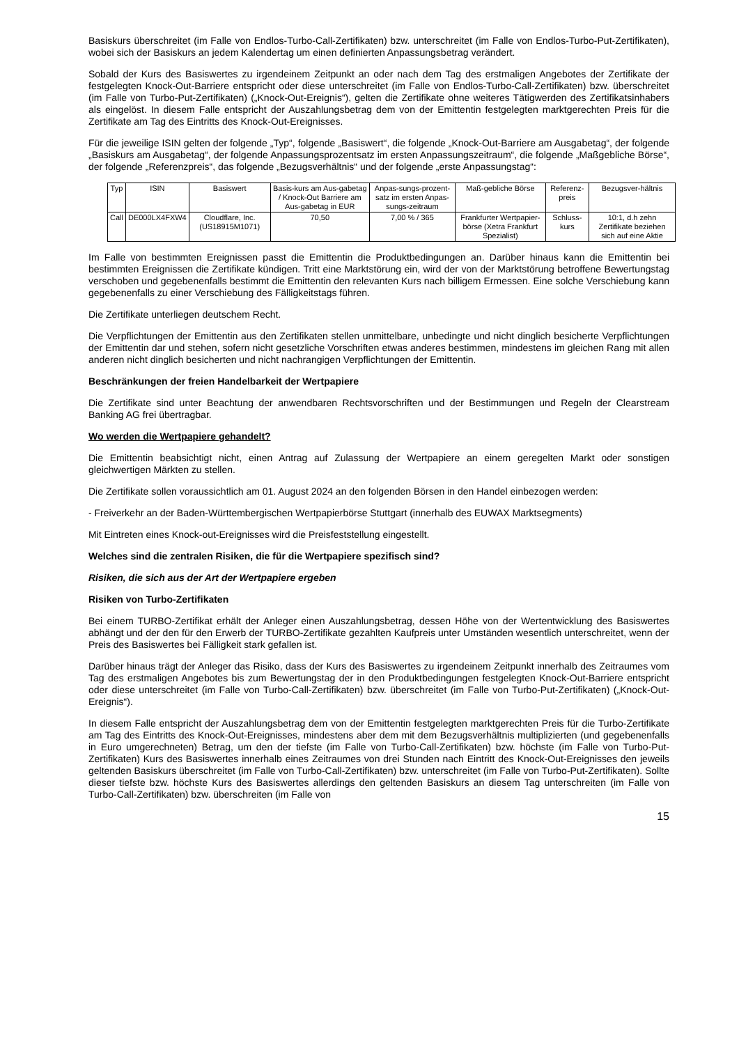Basiskurs überschreitet (im Falle von Endlos-Turbo-Call-Zertifikaten) bzw. unterschreitet (im Falle von Endlos-Turbo-Put-Zertifikaten), wobei sich der Basiskurs an jedem Kalendertag um einen definierten Anpassungsbetrag verändert.
Sobald der Kurs des Basiswertes zu irgendeinem Zeitpunkt an oder nach dem Tag des erstmaligen Angebotes der Zertifikate der festgelegten Knock-Out-Barriere entspricht oder diese unterschreitet (im Falle von Endlos-Turbo-Call-Zertifikaten) bzw. überschreitet (im Falle von Turbo-Put-Zertifikaten) („Knock-Out-Ereignis“), gelten die Zertifikate ohne weiteres Tätigwerden des Zertifikatsinhabers als eingelöst. In diesem Falle entspricht der Auszahlungsbetrag dem von der Emittentin festgelegten marktgerechten Preis für die Zertifikate am Tag des Eintritts des Knock-Out-Ereignisses.
Für die jeweilige ISIN gelten der folgende „Typ“, folgende „Basiswert“, die folgende „Knock-Out-Barriere am Ausgabetag“, der folgende „Basiskurs am Ausgabetag“, der folgende Anpassungsprozentsatz im ersten Anpassungszeitraum“, die folgende „Maßgebliche Börse“, der folgende „Referenzpreis“, das folgende „Bezugsverhältnis“ und der folgende „erste Anpassungstag“:
| Typ | ISIN | Basiswert | Basis-kurs am Aus-gabetag / Knock-Out Barriere am Aus-gabetag in EUR | Anpas-sungs-prozent-satz im ersten Anpas-sungs-zeitraum | Maß-gebliche Börse | Referenz-preis | Bezugsver-hältnis |
| Call | DE000LX4FXW4 | Cloudflare, Inc. (US18915M1071) | 70,50 | 7,00 % / 365 | Frankfurter Wertpapier-börse (Xetra Frankfurt Spezialist) | Schluss-kurs | 10:1, d.h zehn Zertifikate beziehen sich auf eine Aktie |
Im Falle von bestimmten Ereignissen passt die Emittentin die Produktbedingungen an. Darüber hinaus kann die Emittentin bei bestimmten Ereignissen die Zertifikate kündigen. Tritt eine Marktstörung ein, wird der von der Marktstörung betroffene Bewertungstag verschoben und gegebenenfalls bestimmt die Emittentin den relevanten Kurs nach billigem Ermessen. Eine solche Verschiebung kann gegebenenfalls zu einer Verschiebung des Fälligkeitstags führen.
Die Zertifikate unterliegen deutschem Recht.
Die Verpflichtungen der Emittentin aus den Zertifikaten stellen unmittelbare, unbedingte und nicht dinglich besicherte Verpflichtungen der Emittentin dar und stehen, sofern nicht gesetzliche Vorschriften etwas anderes bestimmen, mindestens im gleichen Rang mit allen anderen nicht dinglich besicherten und nicht nachrangigen Verpflichtungen der Emittentin.
Beschränkungen der freien Handelbarkeit der Wertpapiere
Die Zertifikate sind unter Beachtung der anwendbaren Rechtsvorschriften und der Bestimmungen und Regeln der Clearstream Banking AG frei übertragbar.
Wo werden die Wertpapiere gehandelt?
Die Emittentin beabsichtigt nicht, einen Antrag auf Zulassung der Wertpapiere an einem geregelten Markt oder sonstigen gleichwertigen Märkten zu stellen.
Die Zertifikate sollen voraussichtlich am 01. August 2024 an den folgenden Börsen in den Handel einbezogen werden:
- Freiverkehr an der Baden-Württembergischen Wertpapierbörse Stuttgart (innerhalb des EUWAX Marktsegments)
Mit Eintreten eines Knock-out-Ereignisses wird die Preisfeststellung eingestellt.
Welches sind die zentralen Risiken, die für die Wertpapiere spezifisch sind?
Risiken, die sich aus der Art der Wertpapiere ergeben
Risiken von Turbo-Zertifikaten
Bei einem TURBO-Zertifikat erhält der Anleger einen Auszahlungsbetrag, dessen Höhe von der Wertentwicklung des Basiswertes abhängt und der den für den Erwerb der TURBO-Zertifikate gezahlten Kaufpreis unter Umständen wesentlich unterschreitet, wenn der Preis des Basiswertes bei Fälligkeit stark gefallen ist.
Darüber hinaus trägt der Anleger das Risiko, dass der Kurs des Basiswertes zu irgendeinem Zeitpunkt innerhalb des Zeitraumes vom Tag des erstmaligen Angebotes bis zum Bewertungstag der in den Produktbedingungen festgelegten Knock-Out-Barriere entspricht oder diese unterschreitet (im Falle von Turbo-Call-Zertifikaten) bzw. überschreitet (im Falle von Turbo-Put-Zertifikaten) („Knock-Out-Ereignis“).
In diesem Falle entspricht der Auszahlungsbetrag dem von der Emittentin festgelegten marktgerechten Preis für die Turbo-Zertifikate am Tag des Eintritts des Knock-Out-Ereignisses, mindestens aber dem mit dem Bezugsverhältnis multiplizierten (und gegebenenfalls in Euro umgerechneten) Betrag, um den der tiefste (im Falle von Turbo-Call-Zertifikaten) bzw. höchste (im Falle von Turbo-Put-Zertifikaten) Kurs des Basiswertes innerhalb eines Zeitraumes von drei Stunden nach Eintritt des Knock-Out-Ereignisses den jeweils geltenden Basiskurs überschreitet (im Falle von Turbo-Call-Zertifikaten) bzw. unterschreitet (im Falle von Turbo-Put-Zertifikaten). Sollte dieser tiefste bzw. höchste Kurs des Basiswertes allerdings den geltenden Basiskurs an diesem Tag unterschreiten (im Falle von Turbo-Call-Zertifikaten) bzw. überschreiten (im Falle von
15